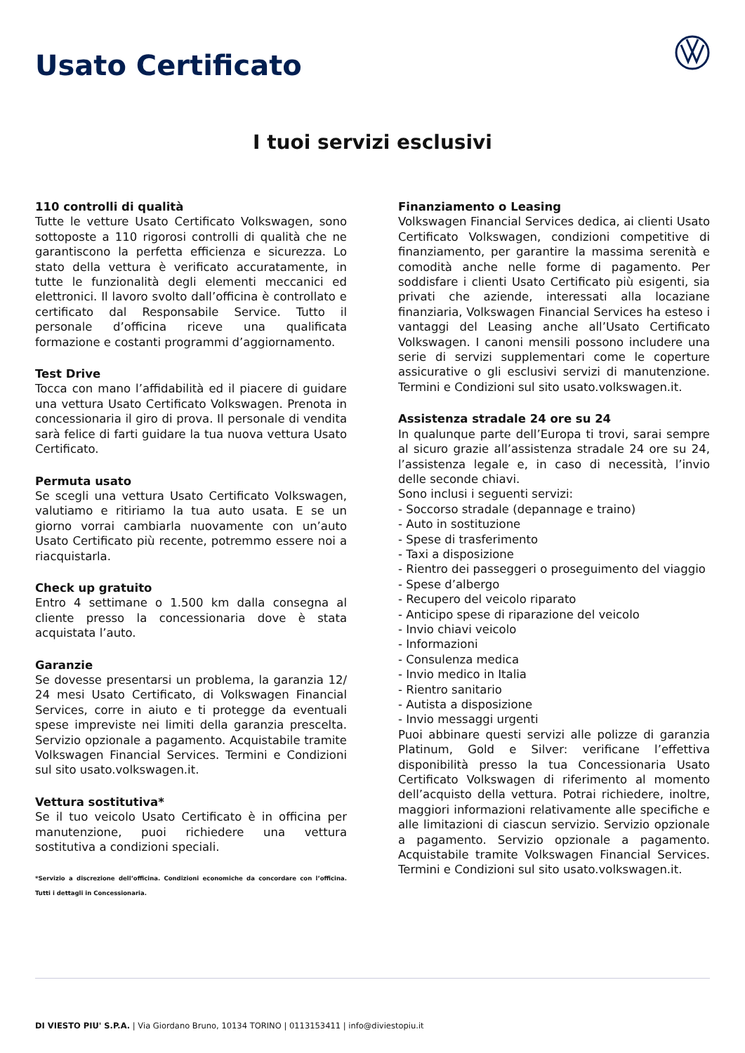Usato Certificato
I tuoi servizi esclusivi
110 controlli di qualità
Tutte le vetture Usato Certificato Volkswagen, sono sottoposte a 110 rigorosi controlli di qualità che ne garantiscono la perfetta efficienza e sicurezza. Lo stato della vettura è verificato accuratamente, in tutte le funzionalità degli elementi meccanici ed elettronici. Il lavoro svolto dall’officina è controllato e certificato dal Responsabile Service. Tutto il personale d’officina riceve una qualificata formazione e costanti programmi d’aggiornamento.
Test Drive
Tocca con mano l’affidabilità ed il piacere di guidare una vettura Usato Certificato Volkswagen. Prenota in concessionaria il giro di prova. Il personale di vendita sarà felice di farti guidare la tua nuova vettura Usato Certificato.
Permuta usato
Se scegli una vettura Usato Certificato Volkswagen, valutiamo e ritiriamo la tua auto usata. E se un giorno vorrai cambiarla nuovamente con un’auto Usato Certificato più recente, potremmo essere noi a riacquistarla.
Check up gratuito
Entro 4 settimane o 1.500 km dalla consegna al cliente presso la concessionaria dove è stata acquistata l’auto.
Garanzie
Se dovesse presentarsi un problema, la garanzia 12/ 24 mesi Usato Certificato, di Volkswagen Financial Services, corre in aiuto e ti protegge da eventuali spese impreviste nei limiti della garanzia prescelta. Servizio opzionale a pagamento. Acquistabile tramite Volkswagen Financial Services. Termini e Condizioni sul sito usato.volkswagen.it.
Vettura sostitutiva*
Se il tuo veicolo Usato Certificato è in officina per manutenzione, puoi richiedere una vettura sostitutiva a condizioni speciali.
*Servizio a discrezione dell’officina. Condizioni economiche da concordare con l’officina. Tutti i dettagli in Concessionaria.
Finanziamento o Leasing
Volkswagen Financial Services dedica, ai clienti Usato Certificato Volkswagen, condizioni competitive di finanziamento, per garantire la massima serenità e comodità anche nelle forme di pagamento. Per soddisfare i clienti Usato Certificato più esigenti, sia privati che aziende, interessati alla locaziane finanziaria, Volkswagen Financial Services ha esteso i vantaggi del Leasing anche all’Usato Certificato Volkswagen. I canoni mensili possono includere una serie di servizi supplementari come le coperture assicurative o gli esclusivi servizi di manutenzione. Termini e Condizioni sul sito usato.volkswagen.it.
Assistenza stradale 24 ore su 24
In qualunque parte dell’Europa ti trovi, sarai sempre al sicuro grazie all’assistenza stradale 24 ore su 24, l’assistenza legale e, in caso di necessità, l’invio delle seconde chiavi.
Sono inclusi i seguenti servizi:
- Soccorso stradale (depannage e traino)
- Auto in sostituzione
- Spese di trasferimento
- Taxi a disposizione
- Rientro dei passeggeri o proseguimento del viaggio
- Spese d’albergo
- Recupero del veicolo riparato
- Anticipo spese di riparazione del veicolo
- Invio chiavi veicolo
- Informazioni
- Consulenza medica
- Invio medico in Italia
- Rientro sanitario
- Autista a disposizione
- Invio messaggi urgenti
Puoi abbinare questi servizi alle polizze di garanzia Platinum, Gold e Silver: verificane l’effettiva disponibilità presso la tua Concessionaria Usato Certificato Volkswagen di riferimento al momento dell’acquisto della vettura. Potrai richiedere, inoltre, maggiori informazioni relativamente alle specifiche e alle limitazioni di ciascun servizio. Servizio opzionale a pagamento. Servizio opzionale a pagamento. Acquistabile tramite Volkswagen Financial Services. Termini e Condizioni sul sito usato.volkswagen.it.
DI VIESTO PIU' S.P.A. | Via Giordano Bruno, 10134 TORINO | 0113153411 | info@diviestopiu.it